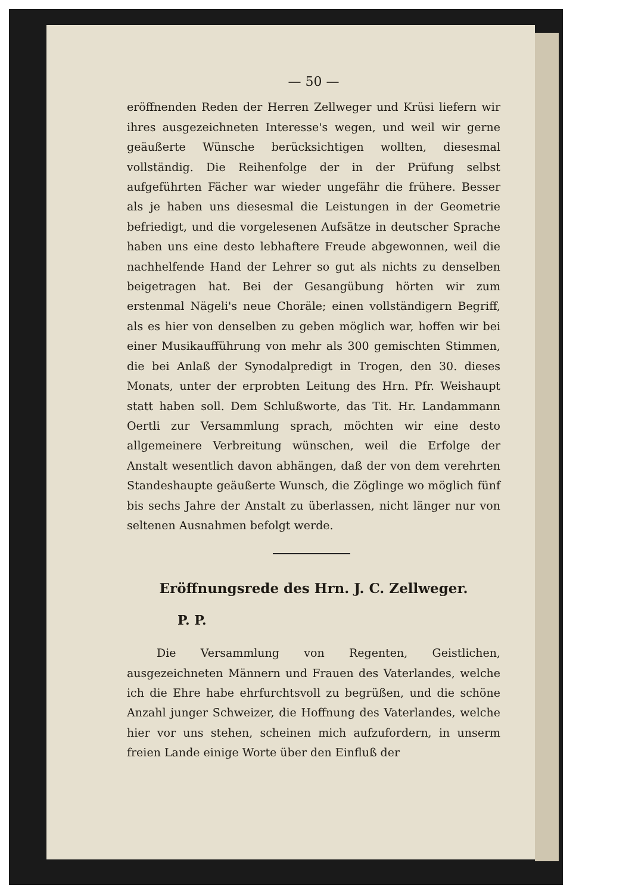— 50 —
eröffnenden Reden der Herren Zellweger und Krüsi liefern wir ihres ausgezeichneten Interesse's wegen, und weil wir gerne geäußerte Wünsche berücksichtigen wollten, diesesmal vollständig. Die Reihenfolge der in der Prüfung selbst aufgeführten Fächer war wieder ungefähr die frühere. Besser als je haben uns diesesmal die Leistungen in der Geometrie befriedigt, und die vorgelesenen Aufsätze in deutscher Sprache haben uns eine desto lebhaftere Freude abgewonnen, weil die nachhelfende Hand der Lehrer so gut als nichts zu denselben beigetragen hat. Bei der Gesangübung hörten wir zum erstenmal Nägeli's neue Choräle; einen vollständigern Begriff, als es hier von denselben zu geben möglich war, hoffen wir bei einer Musikaufführung von mehr als 300 gemischten Stimmen, die bei Anlaß der Synodalpredigt in Trogen, den 30. dieses Monats, unter der erprobten Leitung des Hrn. Pfr. Weishaupt statt haben soll. Dem Schlußworte, das Tit. Hr. Landammann Oertli zur Versammlung sprach, möchten wir eine desto allgemeinere Verbreitung wünschen, weil die Erfolge der Anstalt wesentlich davon abhängen, daß der von dem verehrten Standeshaupte geäußerte Wunsch, die Zöglinge wo möglich fünf bis sechs Jahre der Anstalt zu überlassen, nicht länger nur von seltenen Ausnahmen befolgt werde.
Eröffnungsrede des Hrn. J. C. Zellweger.
P. P.
Die Versammlung von Regenten, Geistlichen, ausgezeichneten Männern und Frauen des Vaterlandes, welche ich die Ehre habe ehrfurchtsvoll zu begrüßen, und die schöne Anzahl junger Schweizer, die Hoffnung des Vaterlandes, welche hier vor uns stehen, scheinen mich aufzufordern, in unserm freien Lande einige Worte über den Einfluß der